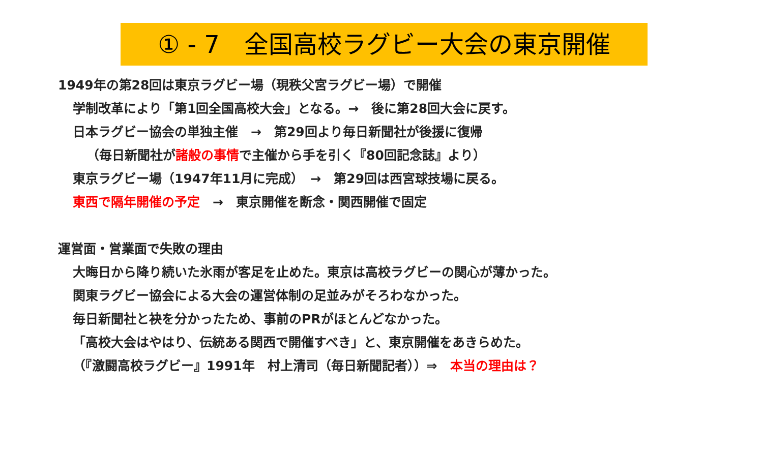① - 7　全国高校ラグビー大会の東京開催
1949年の第28回は東京ラグビー場（現秩父宮ラグビー場）で開催
学制改革により「第1回全国高校大会」となる。→　後に第28回大会に戻す。
日本ラグビー協会の単独主催　→　第29回より毎日新聞社が後援に復帰
（毎日新聞社が諸般の事情で主催から手を引く『80回記念誌』より）
東京ラグビー場（1947年11月に完成）　→　第29回は西宮球技場に戻る。
東西で隔年開催の予定　→　東京開催を断念・関西開催で固定
運営面・営業面で失敗の理由
大晦日から降り続いた氷雨が客足を止めた。東京は高校ラグビーの関心が薄かった。
関東ラグビー協会による大会の運営体制の足並みがそろわなかった。
毎日新聞社と袂を分かったため、事前のPRがほとんどなかった。
「高校大会はやはり、伝統ある関西で開催すべき」と、東京開催をあきらめた。
（『激闘高校ラグビー』1991年　村上清司（毎日新聞記者））⇒　本当の理由は？